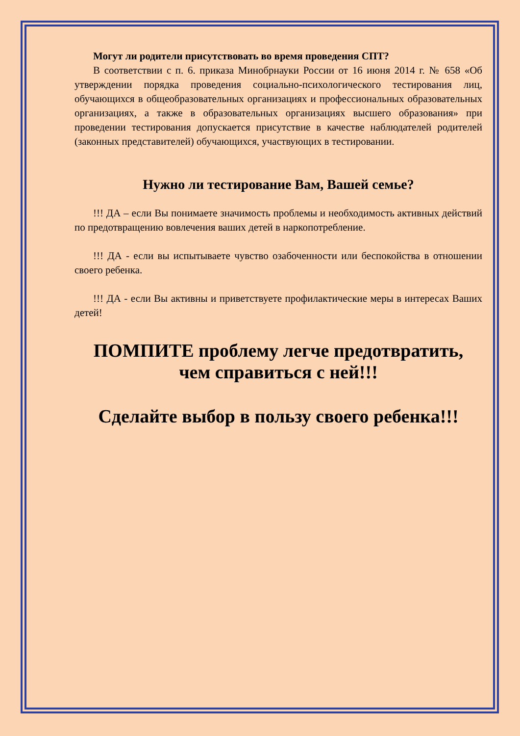Могут ли родители присутствовать во время проведения СПТ?
В соответствии с п. 6. приказа Минобрнауки России от 16 июня 2014 г. № 658 «Об утверждении порядка проведения социально-психологического тестирования лиц, обучающихся в общеобразовательных организациях и профессиональных образовательных организациях, а также в образовательных организациях высшего образования» при проведении тестирования допускается присутствие в качестве наблюдателей родителей (законных представителей) обучающихся, участвующих в тестировании.
Нужно ли тестирование Вам, Вашей семье?
!!! ДА – если Вы понимаете значимость проблемы и необходимость активных действий по предотвращению вовлечения ваших детей в наркопотребление.
!!! ДА - если вы испытываете чувство озабоченности или беспокойства в отношении своего ребенка.
!!! ДА - если Вы активны и приветствуете профилактические меры в интересах Ваших детей!
ПОМПИТЕ проблему легче предотвратить,
чем справиться с ней!!!
Сделайте выбор в пользу своего ребенка!!!